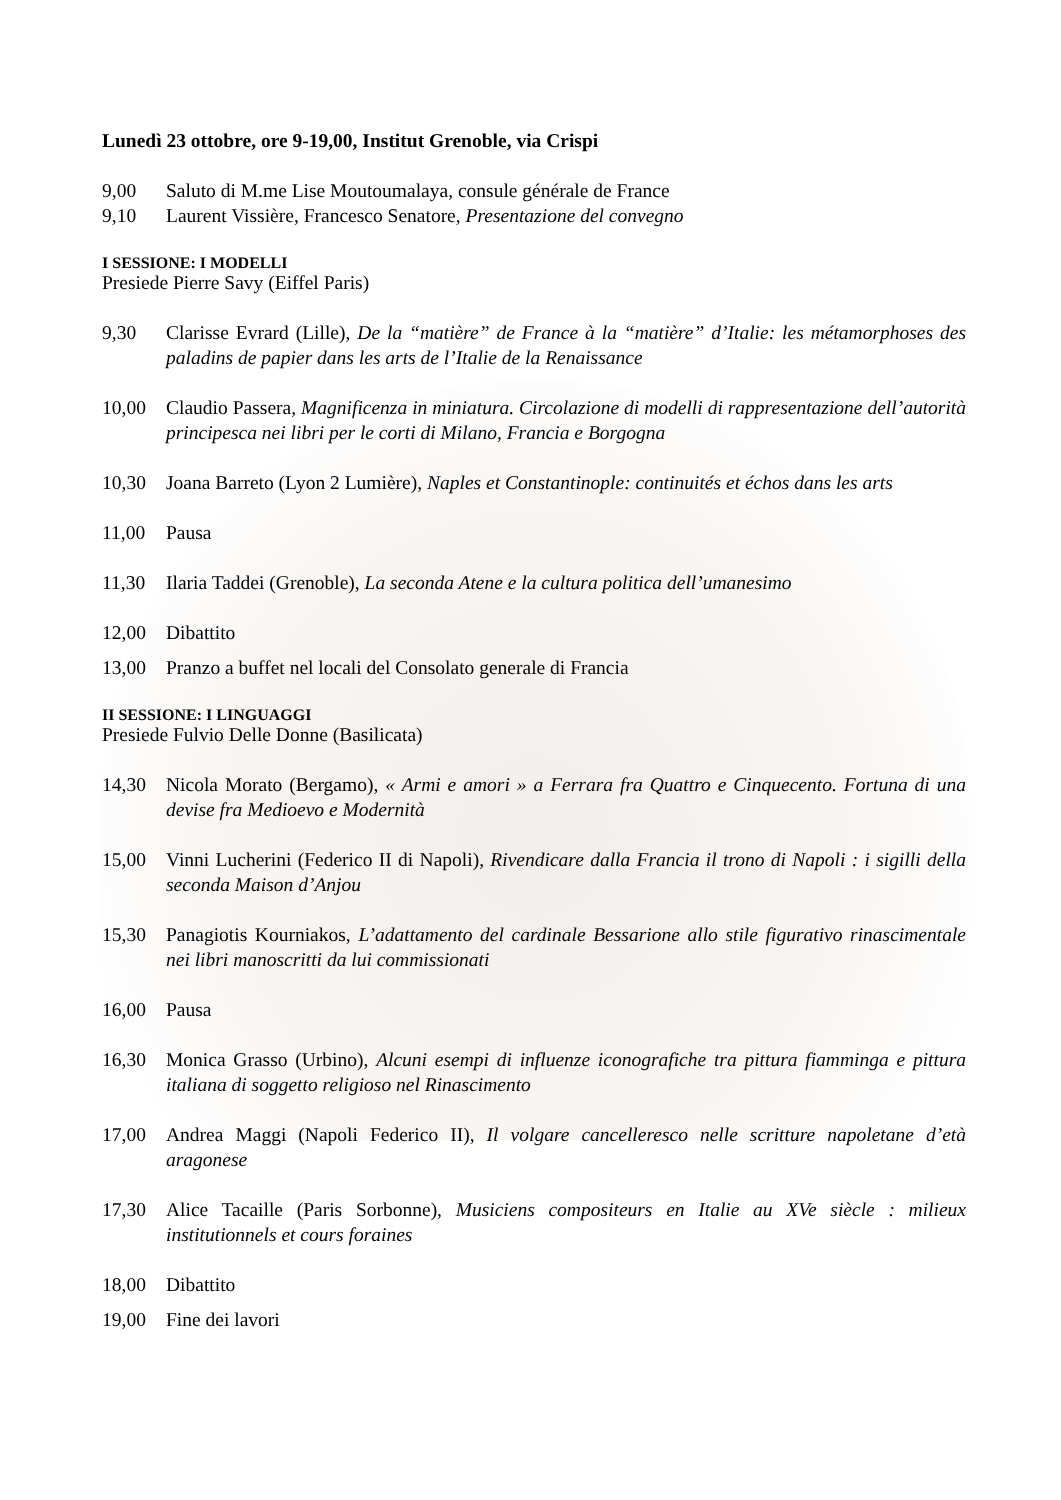Lunedì 23 ottobre, ore 9-19,00, Institut Grenoble, via Crispi
9,00 Saluto di M.me Lise Moutoumalaya, consule générale de France
9,10 Laurent Vissière, Francesco Senatore, Presentazione del convegno
I SESSIONE: I MODELLI
Presiede Pierre Savy (Eiffel Paris)
9,30 Clarisse Evrard (Lille), De la “matière” de France à la “matière” d’Italie: les métamorphoses des paladins de papier dans les arts de l’Italie de la Renaissance
10,00 Claudio Passera, Magnificenza in miniatura. Circolazione di modelli di rappresentazione dell’autorità principesca nei libri per le corti di Milano, Francia e Borgogna
10,30 Joana Barreto (Lyon 2 Lumière), Naples et Constantinople: continuités et échos dans les arts
11,00 Pausa
11,30 Ilaria Taddei (Grenoble), La seconda Atene e la cultura politica dell’umanesimo
12,00 Dibattito
13,00 Pranzo a buffet nel locali del Consolato generale di Francia
II SESSIONE: I LINGUAGGI
Presiede Fulvio Delle Donne (Basilicata)
14,30 Nicola Morato (Bergamo), « Armi e amori » a Ferrara fra Quattro e Cinquecento. Fortuna di una devise fra Medioevo e Modernità
15,00 Vinni Lucherini (Federico II di Napoli), Rivendicare dalla Francia il trono di Napoli : i sigilli della seconda Maison d’Anjou
15,30 Panagiotis Kourniakos, L’adattamento del cardinale Bessarione allo stile figurativo rinascimentale nei libri manoscritti da lui commissionati
16,00 Pausa
16,30 Monica Grasso (Urbino), Alcuni esempi di influenze iconografiche tra pittura fiamminga e pittura italiana di soggetto religioso nel Rinascimento
17,00 Andrea Maggi (Napoli Federico II), Il volgare cancelleresco nelle scritture napoletane d’età aragonese
17,30 Alice Tacaille (Paris Sorbonne), Musiciens compositeurs en Italie au XVe siècle : milieux institutionnels et cours foraines
18,00 Dibattito
19,00 Fine dei lavori